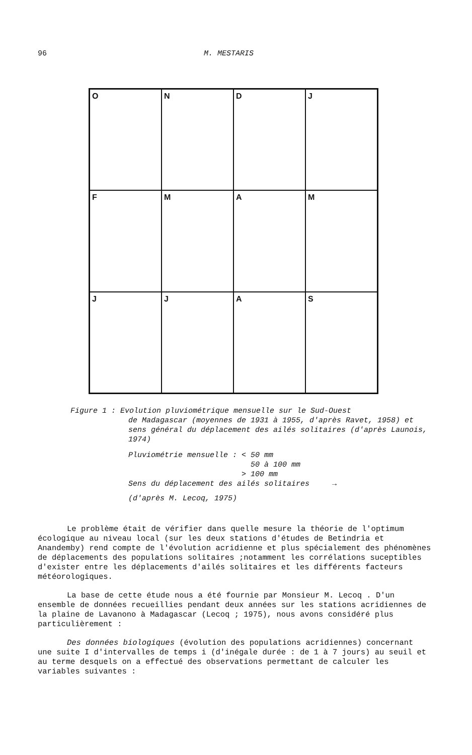96 M. MESTARIS
O
N
D
J
F
M
A
M
J
J
A
S
Figure 1 : Evolution pluviométrique mensuelle sur le Sud-Ouest
de Madagascar (moyennes de 1931 à 1955, d'après Ravet, 1958) et sens général du déplacement des ailés solitaires (d'après Launois, 1974)
Pluviométrie mensuelle : < 50 mm
50 à 100 mm
> 100 mm
Sens du déplacement des ailés solitaires →
(d'après M. Lecoq, 1975)
Le problème était de vérifier dans quelle mesure la théorie de l'optimum écologique au niveau local (sur les deux stations d'études de Betindria et Anandemby) rend compte de l'évolution acridienne et plus spécialement des phénomènes de déplacements des populations solitaires ;notamment les corrélations suceptibles d'exister entre les déplacements d'ailés solitaires et les différents facteurs météorologiques.
La base de cette étude nous a été fournie par Monsieur M. Lecoq . D'un ensemble de données recueillies pendant deux années sur les stations acridiennes de la plaine de Lavanono à Madagascar (Lecoq ; 1975), nous avons considéré plus particulièrement :
Des données biologiques (évolution des populations acridiennes) concernant une suite I d'intervalles de temps i (d'inégale durée : de 1 à 7 jours) au seuil et au terme desquels on a effectué des observations permettant de calculer les variables suivantes :